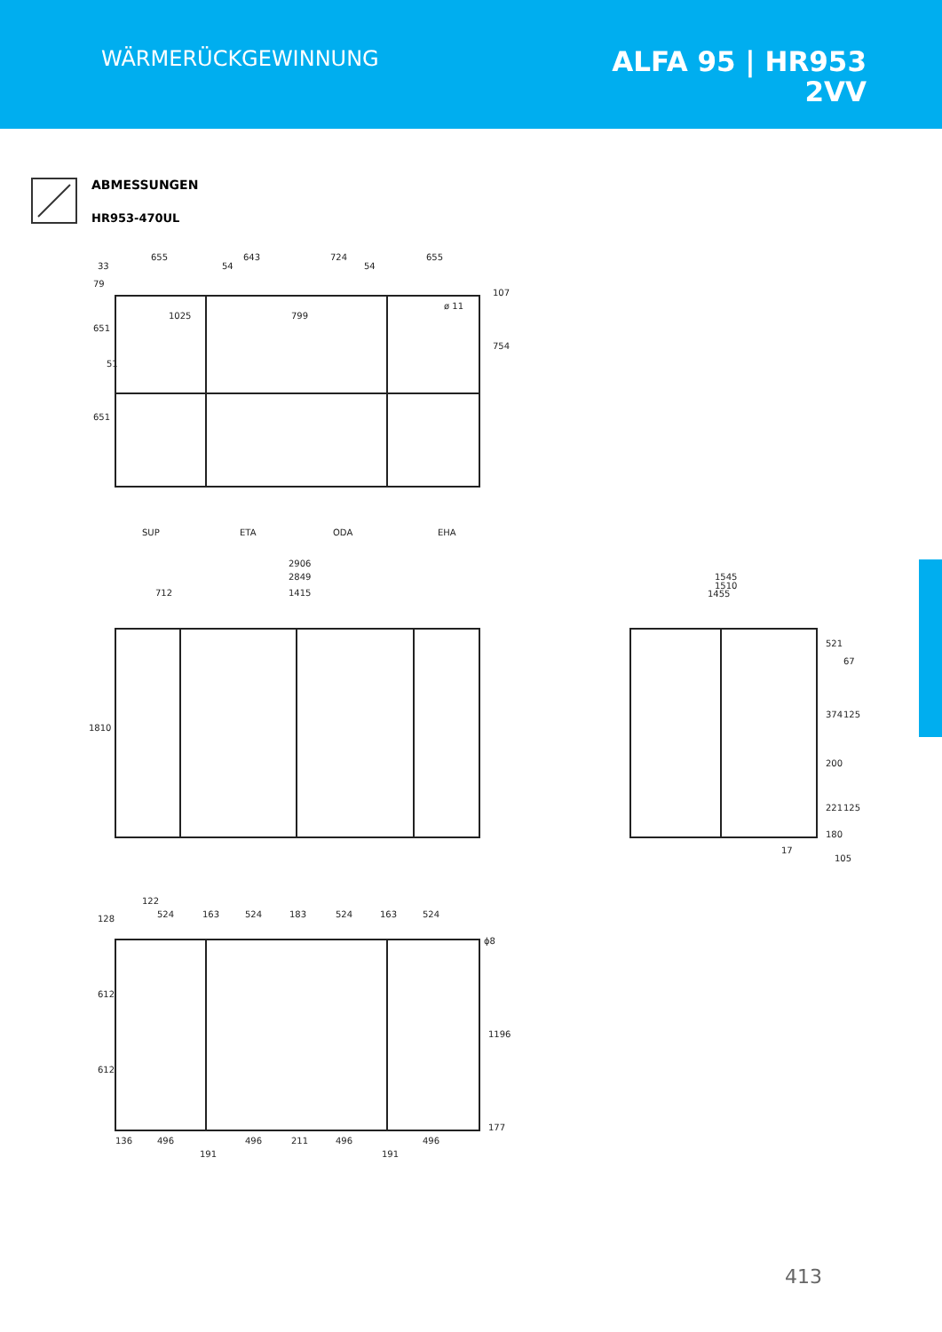WÄRMERÜCKGEWINNUNG
ALFA 95 | HR953
2VV
ABMESSUNGEN
HR953-470UL
655
643
724
655
33
54
54
1025
799
754
107
651
651
51
79
ø 11
SUP
ETA
ODA
EHA
2906
2849
712
1415
1810
1545
1510
1455
521
67
374
125
200
221
125
180
17
105
122
128
524
163
524
183
524
163
524
ϕ8
612
612
1196
177
136
496
496
211
496
496
191
191
413